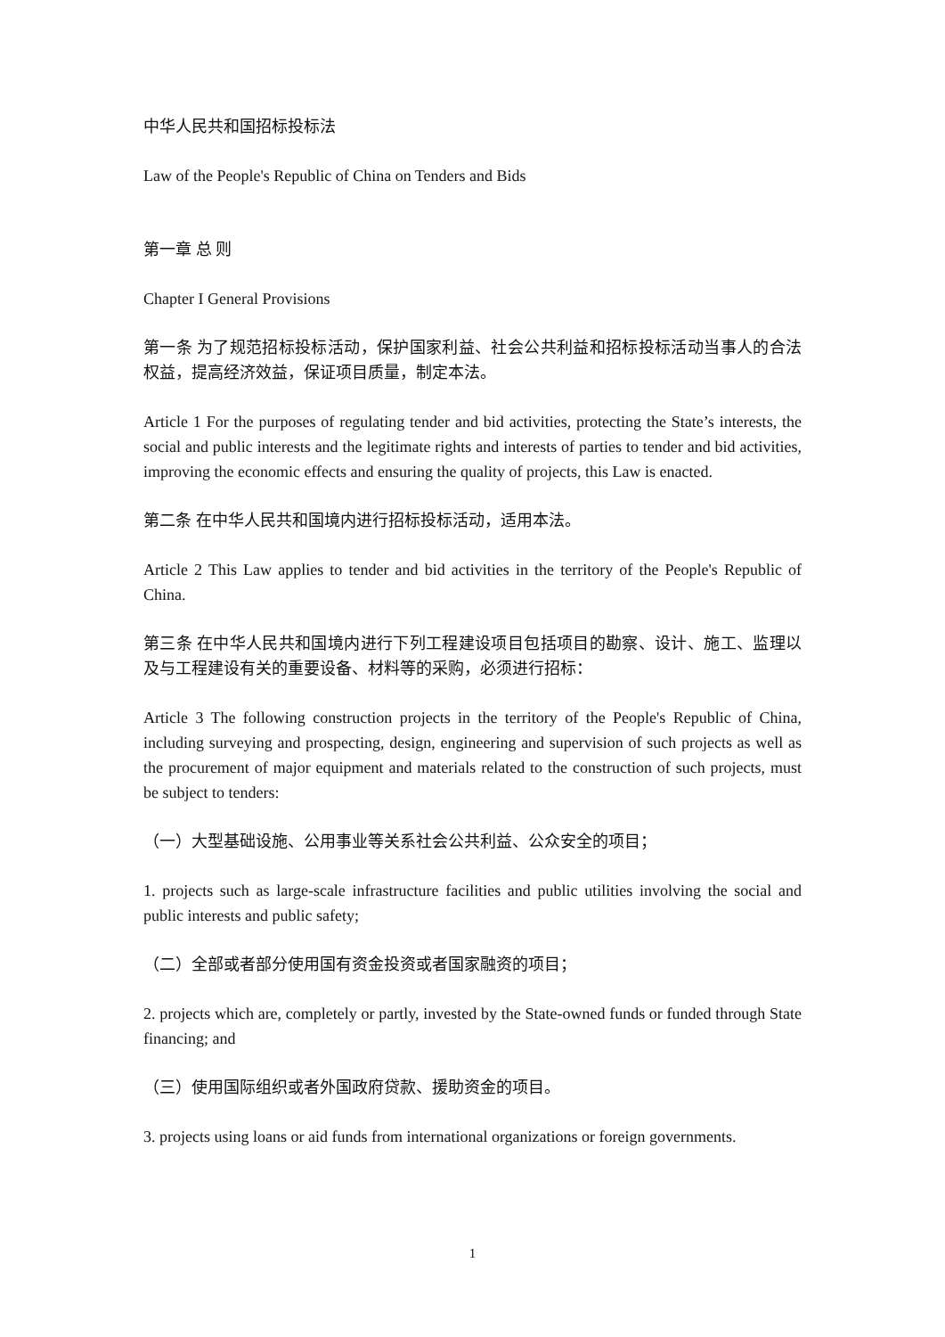中华人民共和国招标投标法
Law of the People's Republic of China on Tenders and Bids
第一章 总 则
Chapter I General Provisions
第一条 为了规范招标投标活动，保护国家利益、社会公共利益和招标投标活动当事人的合法权益，提高经济效益，保证项目质量，制定本法。
Article 1 For the purposes of regulating tender and bid activities, protecting the State’s interests, the social and public interests and the legitimate rights and interests of parties to tender and bid activities, improving the economic effects and ensuring the quality of projects, this Law is enacted.
第二条 在中华人民共和国境内进行招标投标活动，适用本法。
Article 2 This Law applies to tender and bid activities in the territory of the People's Republic of China.
第三条 在中华人民共和国境内进行下列工程建设项目包括项目的勘察、设计、施工、监理以及与工程建设有关的重要设备、材料等的采购，必须进行招标：
Article 3 The following construction projects in the territory of the People's Republic of China, including surveying and prospecting, design, engineering and supervision of such projects as well as the procurement of major equipment and materials related to the construction of such projects, must be subject to tenders:
（一）大型基础设施、公用事业等关系社会公共利益、公众安全的项目；
1. projects such as large-scale infrastructure facilities and public utilities involving the social and public interests and public safety;
（二）全部或者部分使用国有资金投资或者国家融资的项目；
2. projects which are, completely or partly, invested by the State-owned funds or funded through State financing; and
（三）使用国际组织或者外国政府贷款、援助资金的项目。
3. projects using loans or aid funds from international organizations or foreign governments.
1